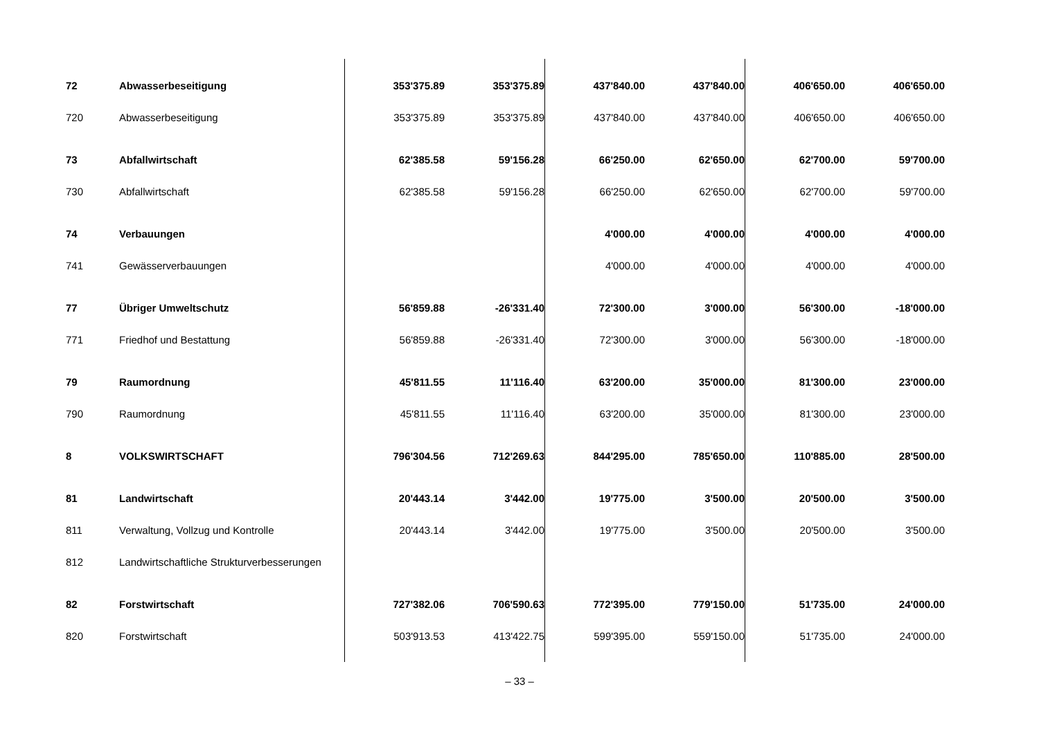| 72 | Abwasserbeseitigung | 353'375.89 | 353'375.89 | 437'840.00 | 437'840.00 | 406'650.00 | 406'650.00 |
| 720 | Abwasserbeseitigung | 353'375.89 | 353'375.89 | 437'840.00 | 437'840.00 | 406'650.00 | 406'650.00 |
| 73 | Abfallwirtschaft | 62'385.58 | 59'156.28 | 66'250.00 | 62'650.00 | 62'700.00 | 59'700.00 |
| 730 | Abfallwirtschaft | 62'385.58 | 59'156.28 | 66'250.00 | 62'650.00 | 62'700.00 | 59'700.00 |
| 74 | Verbauungen | | | 4'000.00 | 4'000.00 | 4'000.00 | 4'000.00 |
| 741 | Gewässerverbauungen | | | 4'000.00 | 4'000.00 | 4'000.00 | 4'000.00 |
| 77 | Übriger Umweltschutz | 56'859.88 | -26'331.40 | 72'300.00 | 3'000.00 | 56'300.00 | -18'000.00 |
| 771 | Friedhof und Bestattung | 56'859.88 | -26'331.40 | 72'300.00 | 3'000.00 | 56'300.00 | -18'000.00 |
| 79 | Raumordnung | 45'811.55 | 11'116.40 | 63'200.00 | 35'000.00 | 81'300.00 | 23'000.00 |
| 790 | Raumordnung | 45'811.55 | 11'116.40 | 63'200.00 | 35'000.00 | 81'300.00 | 23'000.00 |
| 8 | VOLKSWIRTSCHAFT | 796'304.56 | 712'269.63 | 844'295.00 | 785'650.00 | 110'885.00 | 28'500.00 |
| 81 | Landwirtschaft | 20'443.14 | 3'442.00 | 19'775.00 | 3'500.00 | 20'500.00 | 3'500.00 |
| 811 | Verwaltung, Vollzug und Kontrolle | 20'443.14 | 3'442.00 | 19'775.00 | 3'500.00 | 20'500.00 | 3'500.00 |
| 812 | Landwirtschaftliche Strukturverbesserungen | | | | | | |
| 82 | Forstwirtschaft | 727'382.06 | 706'590.63 | 772'395.00 | 779'150.00 | 51'735.00 | 24'000.00 |
| 820 | Forstwirtschaft | 503'913.53 | 413'422.75 | 599'395.00 | 559'150.00 | 51'735.00 | 24'000.00 |
– 33 –